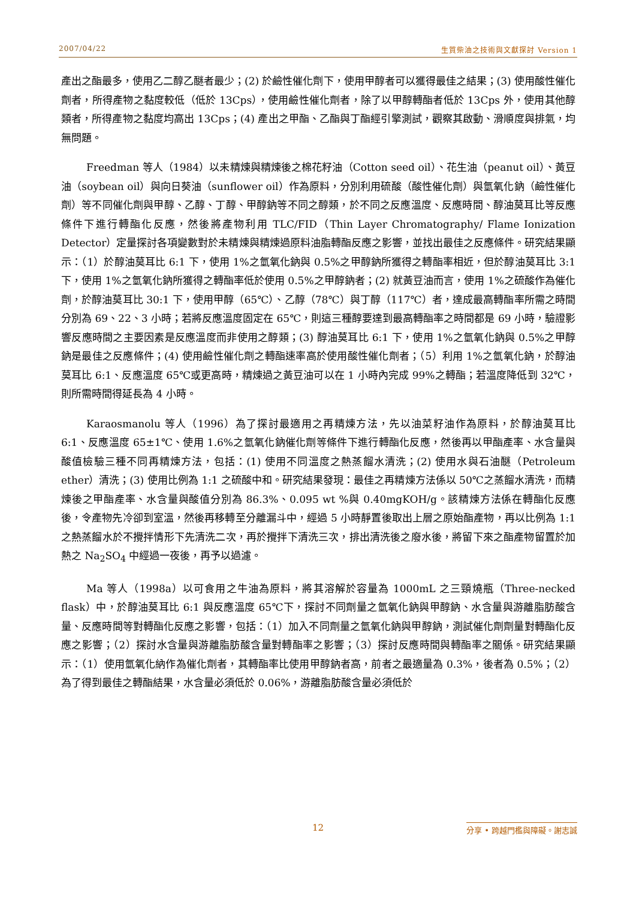2007/04/22 生質柴油之技術與文獻探討 Version 1
產出之酯最多，使用乙二醇乙醚者最少；(2) 於鹼性催化劑下，使用甲醇者可以獲得最佳之結果；(3) 使用酸性催化劑者，所得產物之黏度較低（低於 13Cps），使用鹼性催化劑者，除了以甲醇轉酯者低於 13Cps 外，使用其他醇類者，所得產物之黏度均高出 13Cps；(4) 產出之甲酯、乙酯與丁酯經引擎測試，觀察其啟動、滑順度與排氣，均無問題。
Freedman 等人（1984）以未精煉與精煉後之棉花籽油（Cotton seed oil）、花生油（peanut oil）、黃豆油（soybean oil）與向日葵油（sunflower oil）作為原料，分別利用硫酸（酸性催化劑）與氫氧化鈉（鹼性催化劑）等不同催化劑與甲醇、乙醇、丁醇、甲醇鈉等不同之醇類，於不同之反應溫度、反應時間、醇油莫耳比等反應條件下進行轉酯化反應，然後將產物利用 TLC/FID（Thin Layer Chromatography/ Flame Ionization Detector）定量探討各項變數對於未精煉與精煉過原料油脂轉酯反應之影響，並找出最佳之反應條件。研究結果顯示：（1）於醇油莫耳比 6:1 下，使用 1%之氫氧化鈉與 0.5%之甲醇鈉所獲得之轉酯率相近，但於醇油莫耳比 3:1 下，使用 1%之氫氧化鈉所獲得之轉酯率低於使用 0.5%之甲醇鈉者；(2) 就黃豆油而言，使用 1%之硫酸作為催化劑，於醇油莫耳比 30:1 下，使用甲醇（65℃）、乙醇（78℃）與丁醇（117℃）者，達成最高轉酯率所需之時間分別為 69、22、3 小時；若將反應溫度固定在 65℃，則這三種醇要達到最高轉酯率之時間都是 69 小時，驗證影響反應時間之主要因素是反應溫度而非使用之醇類；(3) 醇油莫耳比 6:1 下，使用 1%之氫氧化鈉與 0.5%之甲醇鈉是最佳之反應條件；(4) 使用鹼性催化劑之轉酯速率高於使用酸性催化劑者；（5）利用 1%之氫氧化鈉，於醇油莫耳比 6:1、反應溫度 65℃或更高時，精煉過之黃豆油可以在 1 小時內完成 99%之轉酯；若溫度降低到 32℃，則所需時間得延長為 4 小時。
Karaosmanolu 等人（1996）為了探討最適用之再精煉方法，先以油菜籽油作為原料，於醇油莫耳比 6:1、反應溫度 65±1℃、使用 1.6%之氫氧化鈉催化劑等條件下進行轉酯化反應，然後再以甲酯產率、水含量與酸值檢驗三種不同再精煉方法，包括：(1) 使用不同溫度之熱蒸餾水清洗；(2) 使用水與石油醚（Petroleum ether）清洗；(3) 使用比例為 1:1 之硫酸中和。研究結果發現：最佳之再精煉方法係以 50℃之蒸餾水清洗，而精煉後之甲酯產率、水含量與酸值分別為 86.3%、0.095 wt %與 0.40mgKOH/g。該精煉方法係在轉酯化反應後，令產物先冷卻到室溫，然後再移轉至分離漏斗中，經過 5 小時靜置後取出上層之原始酯產物，再以比例為 1:1 之熱蒸餾水於不攪拌情形下先清洗二次，再於攪拌下清洗三次，排出清洗後之廢水後，將留下來之酯產物留置於加熱之 Na<sub>2</sub>SO<sub>4</sub> 中經過一夜後，再予以過濾。
Ma 等人（1998a）以可食用之牛油為原料，將其溶解於容量為 1000mL 之三頸燒瓶（Three-necked flask）中，於醇油莫耳比 6:1 與反應溫度 65℃下，探討不同劑量之氫氧化鈉與甲醇鈉、水含量與游離脂肪酸含量、反應時間等對轉酯化反應之影響，包括：（1）加入不同劑量之氫氧化鈉與甲醇鈉，測試催化劑劑量對轉酯化反應之影響；（2）探討水含量與游離脂肪酸含量對轉酯率之影響；（3）探討反應時間與轉酯率之關係。研究結果顯示：（1）使用氫氧化納作為催化劑者，其轉酯率比使用甲醇鈉者高，前者之最適量為 0.3%，後者為 0.5%；（2）為了得到最佳之轉酯結果，水含量必須低於 0.06%，游離脂肪酸含量必須低於
12 分享 • 跨越門檻與障礙。謝志誠